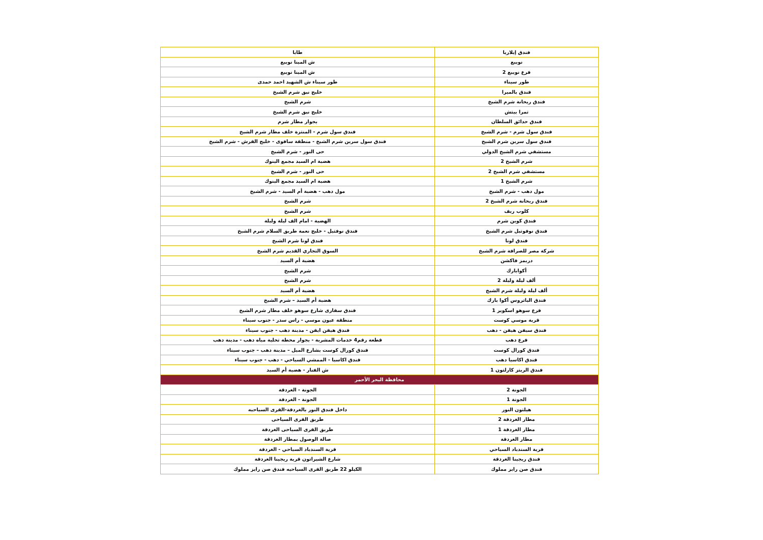| فندق إيلاريا | طابا |
| نويبع | ش المينا نويبع |
| فرع نويبع 2 | ش المينا نويبع |
| طور سيناء | طور سيناء ش الشهيد احمد حمدى |
| فندق بالميرا | خليج نبق شرم الشيخ |
| فندق ريحانة شرم الشيخ | شرم الشيخ |
| تمرا بيتش | خليج نبق شرم الشيخ |
| فندق حدائق السلطان | بجوار مطار شرم |
| فندق سول شرم - شرم الشيخ | فندق سول شرم - المنتزة خلف مطار شرم الشيخ |
| فندق سول سرين شرم الشيخ | فندق سول سرين شرم الشيخ - منطقة سافوى - خليج القرش - شرم الشيخ |
| مستشفي شرم الشيخ الدولي | حى النور - شرم الشيخ |
| شرم الشيخ 2 | هضبة ام السيد مجمع البنوك |
| مستشفي شرم الشيخ 2 | حى النور - شرم الشيخ |
| شرم الشيخ 1 | هضبة ام السيد مجمع البنوك |
| مول دهب - شرم الشيخ | مول دهب - هضبة أم السيد - شرم الشيخ |
| فندق ريحانة شرم الشيخ 2 | شرم الشيخ |
| كلوب ريف | شرم الشيخ |
| فندق كوين شرم | الهضبة - امام الف ليلة وليلة |
| فندق نوفوتيل شرم الشيخ | فندق نوفتيل - خليج نعمة طريق السلام شرم الشيخ |
| فندق لونا | فندق لونا شرم الشيخ |
| شركة مصر للصرافة شرم الشيخ | السوق التجاري القديم شرم الشيخ |
| دريمز فاكشن | هضبة أم السيد |
| أكوابارك | شرم الشيخ |
| ألف ليلة وليلة 2 | شرم الشيخ |
| ألف ليلة وليلة شرم الشيخ | هضبة أم السيد |
| فندق الباتروس أكوا بارك | هضبة أم السيد – شرم الشيخ |
| فرع سوهو اسكوير 1 | فندق سفارى شارع سوهو خلف مطار شرم الشيخ |
| قرية موسي كوست | منطقة عيون موسي - راس سدر - جنوب سيناء |
| فندق سيفن هيفن - دهب | فندق هيفن ايفن - مدينة دهب - جنوب سيناء |
| فرع دهب | قطعة رقم4 خدمات المشربة - بجوار محطة تحلية مياه دهب - مدينة دهب |
| فندق كورال كوست | فندق كورال كوست بشارع الميل – مدينة دهب – جنوب سيناء |
| فندق اكاسيا دهب | فندق اكاسيا - الممشي السياحي - دهب - جنوب سيناء |
| فندق الريتز كارلتون 1 | ش الفنار - هضبة أم السيد |
| محافظة البحر الأحمر | |
| الجونة 2 | الجونة - الغردقة |
| الجونة 1 | الجونة - الغردقة |
| هيلتون النور | داخل فندق النور بالغردقة-القرى السياحيه |
| مطار الغردقة 2 | طريق القرى السياحى |
| مطار الغردقة 1 | طريق القرى السياحى الغردقة |
| مطار الغردقة | صالة الوصول بمطار الغردقة |
| قرية السندباد السياحي | قرية السندباد السياحي - الغردقة |
| فندق ريجينا الغردقة | شارع الشيراتون قرية ريجينا الغردقة |
| فندق صن رايز مملوك | الكيلو 22 طريق القرى السياحيه فندق صن رايز مملوك |